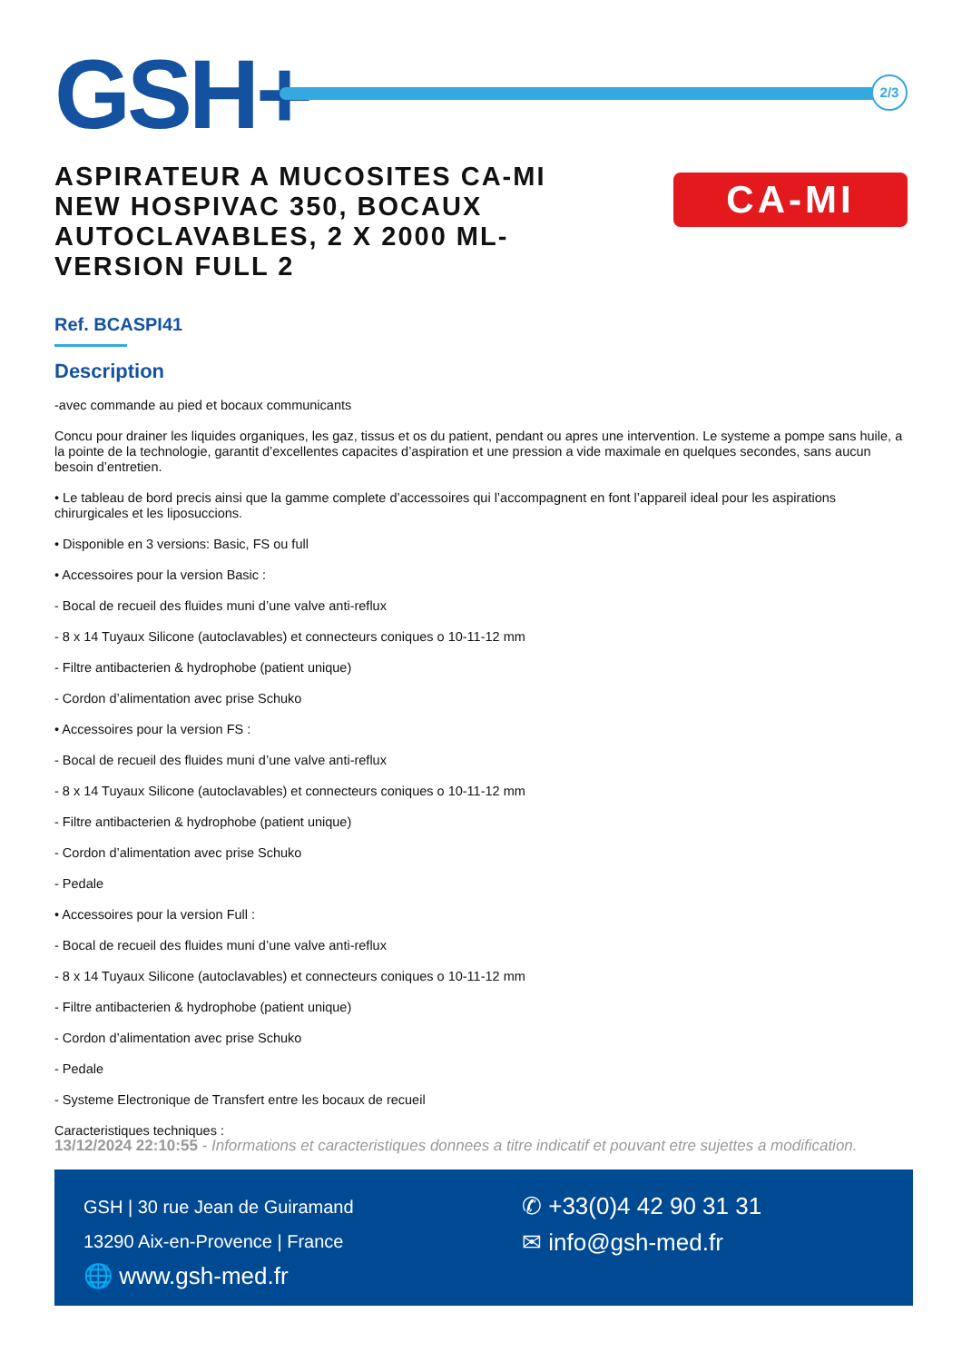GSH+
2/3
ASPIRATEUR A MUCOSITES CA-MI NEW HOSPIVAC 350, BOCAUX AUTOCLAVABLES, 2 X 2000 ML- VERSION FULL 2
CA-MI
Ref. BCASPI41
Description
-avec commande au pied et bocaux communicants
Concu pour drainer les liquides organiques, les gaz, tissus et os du patient, pendant ou apres une intervention. Le systeme a pompe sans huile, a la pointe de la technologie, garantit d’excellentes capacites d’aspiration et une pression a vide maximale en quelques secondes, sans aucun besoin d’entretien.
• Le tableau de bord precis ainsi que la gamme complete d’accessoires qui l’accompagnent en font l’appareil ideal pour les aspirations chirurgicales et les liposuccions.
• Disponible en 3 versions: Basic, FS ou full
• Accessoires pour la version Basic :
- Bocal de recueil des fluides muni d’une valve anti-reflux
- 8 x 14 Tuyaux Silicone (autoclavables) et connecteurs coniques o 10-11-12 mm
- Filtre antibacterien & hydrophobe (patient unique)
- Cordon d’alimentation avec prise Schuko
• Accessoires pour la version FS :
- Bocal de recueil des fluides muni d’une valve anti-reflux
- 8 x 14 Tuyaux Silicone (autoclavables) et connecteurs coniques o 10-11-12 mm
- Filtre antibacterien & hydrophobe (patient unique)
- Cordon d’alimentation avec prise Schuko
- Pedale
• Accessoires pour la version Full :
- Bocal de recueil des fluides muni d’une valve anti-reflux
- 8 x 14 Tuyaux Silicone (autoclavables) et connecteurs coniques o 10-11-12 mm
- Filtre antibacterien & hydrophobe (patient unique)
- Cordon d’alimentation avec prise Schuko
- Pedale
- Systeme Electronique de Transfert entre les bocaux de recueil
Caracteristiques techniques :
13/12/2024 22:10:55 - Informations et caracteristiques donnees a titre indicatif et pouvant etre sujettes a modification.
GSH | 30 rue Jean de Guiramand
13290 Aix-en-Provence | France
🌐 www.gsh-med.fr
✆ +33(0)4 42 90 31 31
✉ info@gsh-med.fr